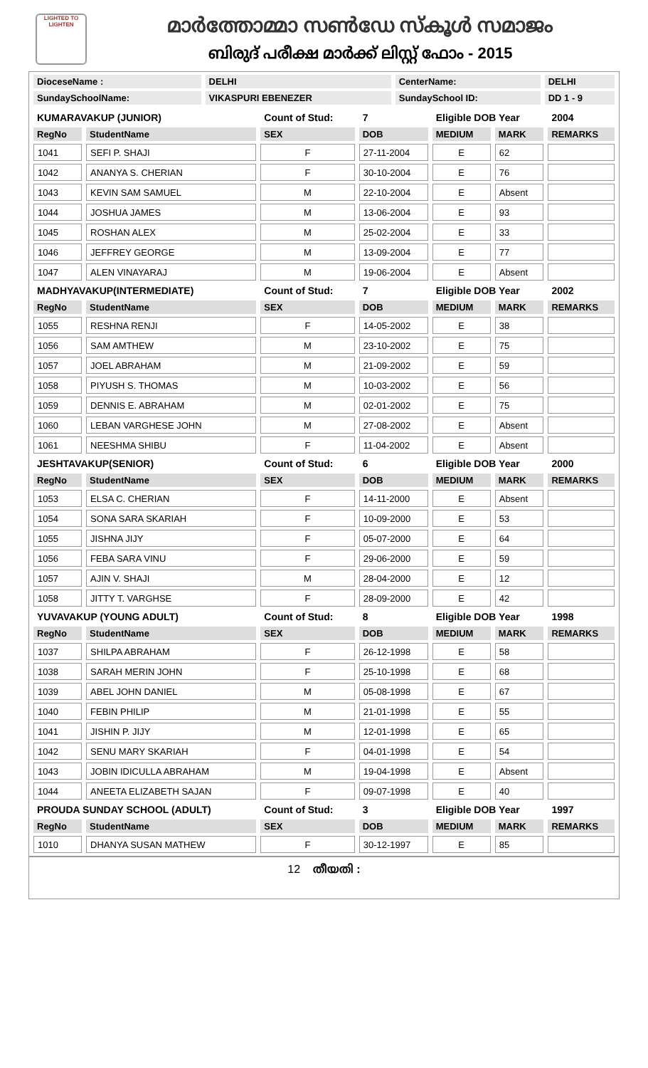LIGHTED TO LIGHTEN
മാർത്തോമ്മാ സൺഡേ സ്കൂൾ സമാജം
ബിരുദ് പരീക്ഷ മാർക്ക് ലിസ്റ്റ് ഫോം - 2015
| DioceseName : | DELHI | CenterName: | DELHI |
| SundaySchoolName: | VIKASPURI EBENEZER | SundaySchool ID: | DD 1 - 9 |
| KUMARAVAKUP (JUNIOR) | | Count of Stud: | 7 | Eligible DOB Year | | 2004 |
| RegNo | StudentName | SEX | DOB | MEDIUM | MARK | REMARKS |
| 1041 | SEFI P. SHAJI | F | 27-11-2004 | E | 62 | |
| 1042 | ANANYA S. CHERIAN | F | 30-10-2004 | E | 76 | |
| 1043 | KEVIN SAM SAMUEL | M | 22-10-2004 | E | Absent | |
| 1044 | JOSHUA JAMES | M | 13-06-2004 | E | 93 | |
| 1045 | ROSHAN ALEX | M | 25-02-2004 | E | 33 | |
| 1046 | JEFFREY GEORGE | M | 13-09-2004 | E | 77 | |
| 1047 | ALEN VINAYARAJ | M | 19-06-2004 | E | Absent | |
| MADHYAVAKUP(INTERMEDIATE) | | Count of Stud: | 7 | Eligible DOB Year | | 2002 |
| RegNo | StudentName | SEX | DOB | MEDIUM | MARK | REMARKS |
| 1055 | RESHNA RENJI | F | 14-05-2002 | E | 38 | |
| 1056 | SAM AMTHEW | M | 23-10-2002 | E | 75 | |
| 1057 | JOEL ABRAHAM | M | 21-09-2002 | E | 59 | |
| 1058 | PIYUSH S. THOMAS | M | 10-03-2002 | E | 56 | |
| 1059 | DENNIS E. ABRAHAM | M | 02-01-2002 | E | 75 | |
| 1060 | LEBAN VARGHESE JOHN | M | 27-08-2002 | E | Absent | |
| 1061 | NEESHMA SHIBU | F | 11-04-2002 | E | Absent | |
| JESHTAVAKUP(SENIOR) | | Count of Stud: | 6 | Eligible DOB Year | | 2000 |
| RegNo | StudentName | SEX | DOB | MEDIUM | MARK | REMARKS |
| 1053 | ELSA C. CHERIAN | F | 14-11-2000 | E | Absent | |
| 1054 | SONA SARA SKARIAH | F | 10-09-2000 | E | 53 | |
| 1055 | JISHNA JIJY | F | 05-07-2000 | E | 64 | |
| 1056 | FEBA SARA VINU | F | 29-06-2000 | E | 59 | |
| 1057 | AJIN V. SHAJI | M | 28-04-2000 | E | 12 | |
| 1058 | JITTY T. VARGHSE | F | 28-09-2000 | E | 42 | |
| YUVAVAKUP (YOUNG ADULT) | | Count of Stud: | 8 | Eligible DOB Year | | 1998 |
| RegNo | StudentName | SEX | DOB | MEDIUM | MARK | REMARKS |
| 1037 | SHILPA ABRAHAM | F | 26-12-1998 | E | 58 | |
| 1038 | SARAH MERIN JOHN | F | 25-10-1998 | E | 68 | |
| 1039 | ABEL JOHN DANIEL | M | 05-08-1998 | E | 67 | |
| 1040 | FEBIN PHILIP | M | 21-01-1998 | E | 55 | |
| 1041 | JISHIN P. JIJY | M | 12-01-1998 | E | 65 | |
| 1042 | SENU MARY SKARIAH | F | 04-01-1998 | E | 54 | |
| 1043 | JOBIN IDICULLA ABRAHAM | M | 19-04-1998 | E | Absent | |
| 1044 | ANEETA ELIZABETH SAJAN | F | 09-07-1998 | E | 40 | |
| PROUDA SUNDAY SCHOOL (ADULT) | | Count of Stud: | 3 | Eligible DOB Year | | 1997 |
| RegNo | StudentName | SEX | DOB | MEDIUM | MARK | REMARKS |
| 1010 | DHANYA SUSAN MATHEW | F | 30-12-1997 | E | 85 | |
12 തീയതി :